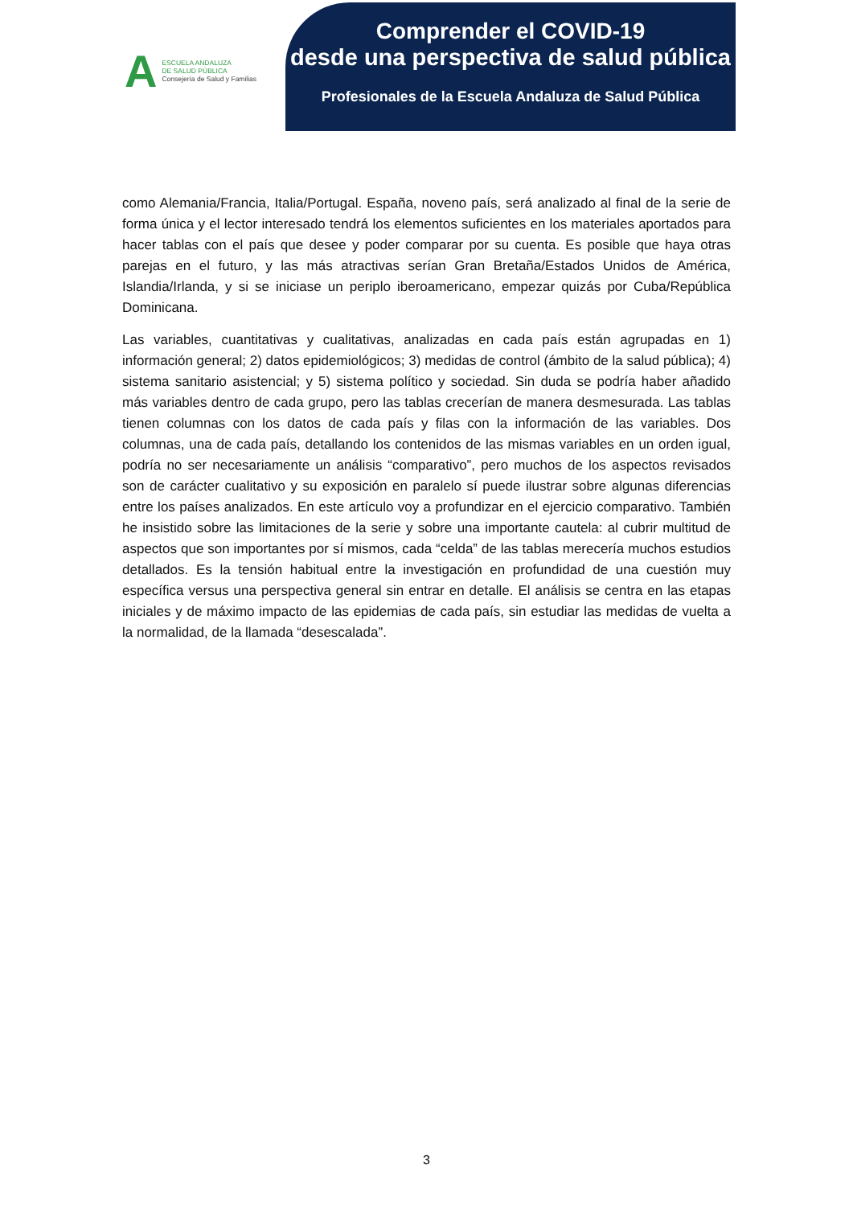A
ESCUELA ANDALUZA
DE SALUD PÚBLICA
Consejería de Salud y Familias
Comprender el COVID-19
desde una perspectiva de salud pública
Profesionales de la Escuela Andaluza de Salud Pública
como Alemania/Francia, Italia/Portugal. España, noveno país, será analizado al final de la serie de forma única y el lector interesado tendrá los elementos suficientes en los materiales aportados para hacer tablas con el país que desee y poder comparar por su cuenta. Es posible que haya otras parejas en el futuro, y las más atractivas serían Gran Bretaña/Estados Unidos de América, Islandia/Irlanda, y si se iniciase un periplo iberoamericano, empezar quizás por Cuba/República Dominicana.
Las variables, cuantitativas y cualitativas, analizadas en cada país están agrupadas en 1) información general; 2) datos epidemiológicos; 3) medidas de control (ámbito de la salud pública); 4) sistema sanitario asistencial; y 5) sistema político y sociedad. Sin duda se podría haber añadido más variables dentro de cada grupo, pero las tablas crecerían de manera desmesurada. Las tablas tienen columnas con los datos de cada país y filas con la información de las variables. Dos columnas, una de cada país, detallando los contenidos de las mismas variables en un orden igual, podría no ser necesariamente un análisis “comparativo”, pero muchos de los aspectos revisados son de carácter cualitativo y su exposición en paralelo sí puede ilustrar sobre algunas diferencias entre los países analizados. En este artículo voy a profundizar en el ejercicio comparativo. También he insistido sobre las limitaciones de la serie y sobre una importante cautela: al cubrir multitud de aspectos que son importantes por sí mismos, cada “celda” de las tablas merecería muchos estudios detallados. Es la tensión habitual entre la investigación en profundidad de una cuestión muy específica versus una perspectiva general sin entrar en detalle. El análisis se centra en las etapas iniciales y de máximo impacto de las epidemias de cada país, sin estudiar las medidas de vuelta a la normalidad, de la llamada “desescalada”.
3